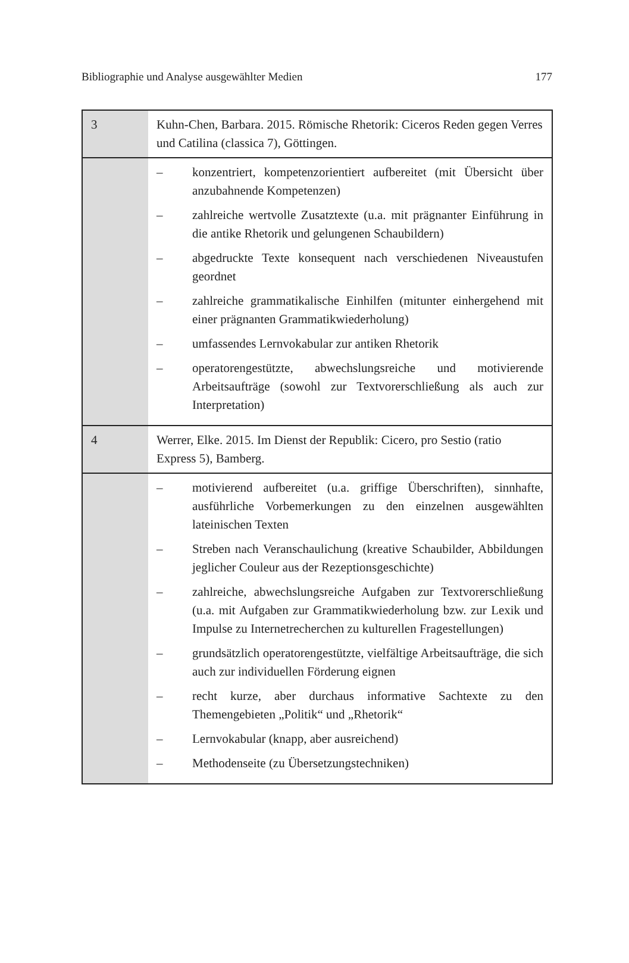Bibliographie und Analyse ausgewählter Medien 177
| 3 | Kuhn-Chen, Barbara. 2015. Römische Rhetorik: Ciceros Reden gegen Verres und Catilina (classica 7), Göttingen. |
| | – konzentriert, kompetenzorientiert aufbereitet (mit Übersicht über anzubahnende Kompetenzen) – zahlreiche wertvolle Zusatztexte (u.a. mit prägnanter Einführung in die antike Rhetorik und gelungenen Schaubildern) – abgedruckte Texte konsequent nach verschiedenen Niveaustufen geordnet – zahlreiche grammatikalische Einhilfen (mitunter einhergehend mit einer prägnanten Grammatikwiederholung) – umfassendes Lernvokabular zur antiken Rhetorik – operatorengestützte, abwechslungsreiche und motivierende Arbeitsaufträge (sowohl zur Textvorerschließung als auch zur Interpretation) |
| 4 | Werrer, Elke. 2015. Im Dienst der Republik: Cicero, pro Sestio (ratio Express 5), Bamberg. |
| | – motivierend aufbereitet (u.a. griffige Überschriften), sinnhafte, ausführliche Vorbemerkungen zu den einzelnen ausgewählten lateinischen Texten – Streben nach Veranschaulichung (kreative Schaubilder, Abbildungen jeglicher Couleur aus der Rezeptionsgeschichte) – zahlreiche, abwechslungsreiche Aufgaben zur Textvorerschließung (u.a. mit Aufgaben zur Grammatikwiederholung bzw. zur Lexik und Impulse zu Internetrecherchen zu kulturellen Fragestellungen) – grundsätzlich operatorengestützte, vielfältige Arbeitsaufträge, die sich auch zur individuellen Förderung eignen – recht kurze, aber durchaus informative Sachtexte zu den Themengebieten „Politik“ und „Rhetorik“ – Lernvokabular (knapp, aber ausreichend) – Methodenseite (zu Übersetzungstechniken) |